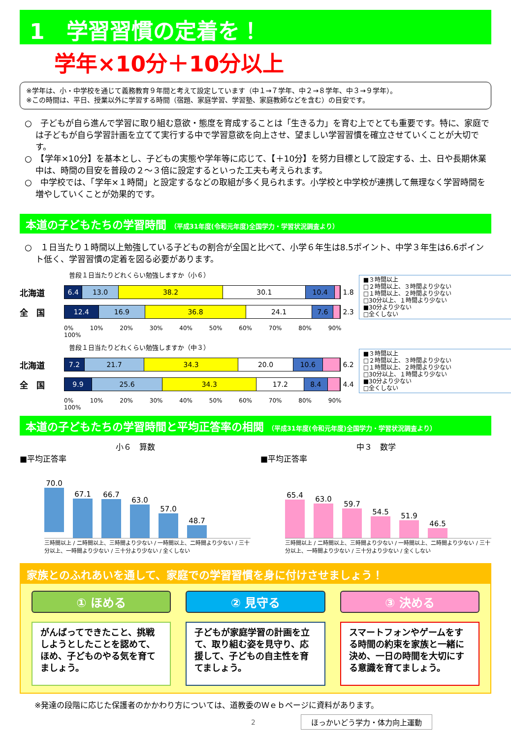1　学習習慣の定着を！
学年×10分＋10分以上
※学年は、小・中学校を通じて義務教育９年間と考えて設定しています（中１→７学年、中２→８学年、中３→９学年）。
※この時間は、平日、授業以外に学習する時間（宿題、家庭学習、学習塾、家庭教師などを含む）の目安です。
○　子どもが自ら進んで学習に取り組む意欲・態度を育成することは「生きる力」を育む上でとても重要です。特に、家庭では子どもが自ら学習計画を立てて実行する中で学習意欲を向上させ、望ましい学習習慣を確立させていくことが大切です。
○　【学年×10分】を基本とし、子どもの実態や学年等に応じて、【＋10分】を努力目標として設定する、土、日や長期休業中は、時間の目安を普段の２～３倍に設定するといった工夫も考えられます。
○　中学校では、「学年×１時間」と設定するなどの取組が多く見られます。小学校と中学校が連携して無理なく学習時間を増やしていくことが効果的です。
本道の子どもたちの学習時間 （平成31年度(令和元年度)全国学力・学習状況調査より）
○　１日当たり１時間以上勉強している子どもの割合が全国と比べて、小学６年生は8.5ポイント、中学３年生は6.6ポイント低く、学習習慣の定着を図る必要があります。
普段１日当たりどれくらい勉強しますか（小６）
北海道
6.4 13.0 38.2 30.1 10.4
1.8
全　国
12.4 16.9 36.8 24.1 7.6
2.3
0% 10% 20% 30% 40% 50% 60% 70% 80% 90% 100%
普段１日当たりどれくらい勉強しますか（中３）
北海道
7.2 21.7 34.3 20.0 10.6
6.2
全　国
9.9 25.6 34.3 17.2 8.4
4.4
0% 10% 20% 30% 40% 50% 60% 70% 80% 90% 100%
■３時間以上
□２時間以上、３時間より少ない
□１時間以上、２時間より少ない
□30分以上、１時間より少ない
■30分より少ない
□全くしない
■３時間以上
□２時間以上、３時間より少ない
□１時間以上、２時間より少ない
□30分以上、１時間より少ない
■30分より少ない
□全くしない
本道の子どもたちの学習時間と平均正答率の相関 （平成31年度(令和元年度)全国学力・学習状況調査より）
小６　算数
■平均正答率
70.0
67.1
66.7
63.0
57.0
48.7
三時間以上 / 二時間以上、三時間より少ない / 一時間以上、二時間より少ない / 三十分以上、一時間より少ない / 三十分より少ない / 全くしない
中３　数学
■平均正答率
65.4
63.0
59.7
54.5
51.9
46.5
三時間以上 / 二時間以上、三時間より少ない / 一時間以上、二時間より少ない / 三十分以上、一時間より少ない / 三十分より少ない / 全くしない
家族とのふれあいを通して、家庭での学習習慣を身に付けさせましょう！
① ほめる
がんばってできたこと、挑戦しようとしたことを認めて、ほめ、子どものやる気を育てましょう。
② 見守る
子どもが家庭学習の計画を立て、取り組む姿を見守り、応援して、子どもの自主性を育てましょう。
③ 決める
スマートフォンやゲームをする時間の約束を家族と一緒に決め、一日の時間を大切にする意識を育てましょう。
※発達の段階に応じた保護者のかかわり方については、道教委のＷｅｂページに資料があります。
2 ほっかいどう学力・体力向上運動